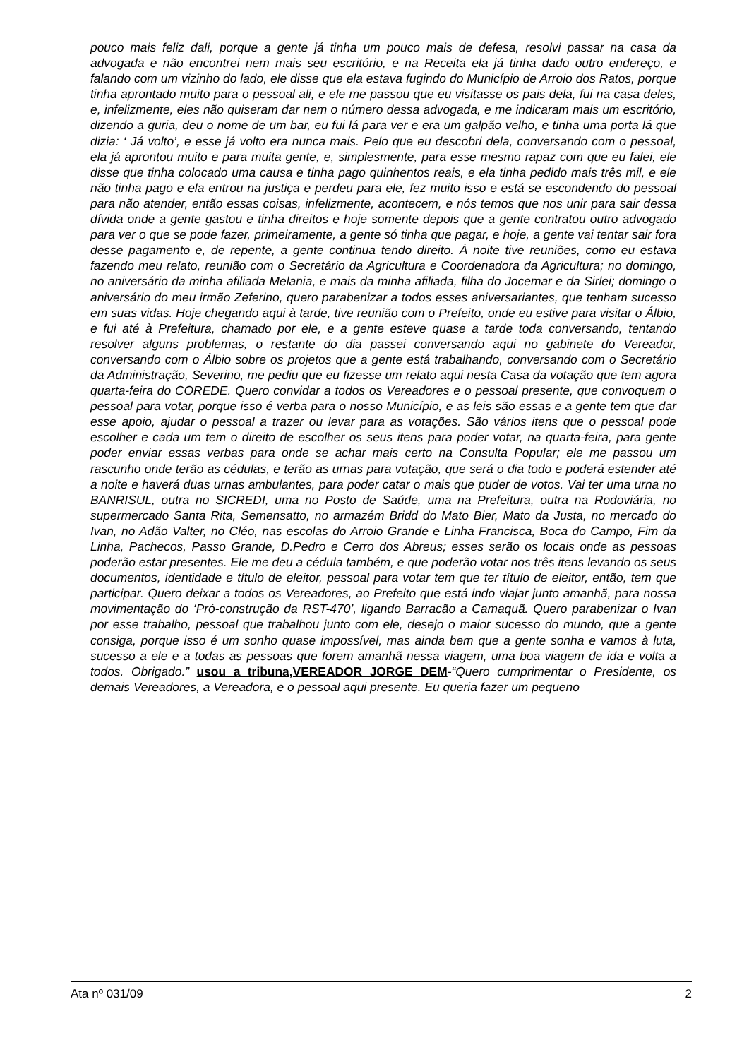pouco mais feliz dali, porque a gente já tinha um pouco mais de defesa, resolvi passar na casa da advogada e não encontrei nem mais seu escritório, e na Receita ela já tinha dado outro endereço, e falando com um vizinho do lado, ele disse que ela estava fugindo do Município de Arroio dos Ratos, porque tinha aprontado muito para o pessoal ali, e ele me passou que eu visitasse os pais dela, fui na casa deles, e, infelizmente, eles não quiseram dar nem o número dessa advogada, e me indicaram mais um escritório, dizendo a guria, deu o nome de um bar, eu fui lá para ver e era um galpão velho, e tinha uma porta lá que dizia: ‘ Já volto’, e esse já volto era nunca mais. Pelo que eu descobri dela, conversando com o pessoal, ela já aprontou muito e para muita gente, e, simplesmente, para esse mesmo rapaz com que eu falei, ele disse que tinha colocado uma causa e tinha pago quinhentos reais, e ela tinha pedido mais três mil, e ele não tinha pago e ela entrou na justiça e perdeu para ele, fez muito isso e está se escondendo do pessoal para não atender, então essas coisas, infelizmente, acontecem, e nós temos que nos unir para sair dessa dívida onde a gente gastou e tinha direitos e hoje somente depois que a gente contratou outro advogado para ver o que se pode fazer, primeiramente, a gente só tinha que pagar, e hoje, a gente vai tentar sair fora desse pagamento e, de repente, a gente continua tendo direito. À noite tive reuniões, como eu estava fazendo meu relato, reunião com o Secretário da Agricultura e Coordenadora da Agricultura; no domingo, no aniversário da minha afiliada Melania, e mais da minha afiliada, filha do Jocemar e da Sirlei; domingo o aniversário do meu irmão Zeferino, quero parabenizar a todos esses aniversariantes, que tenham sucesso em suas vidas. Hoje chegando aqui à tarde, tive reunião com o Prefeito, onde eu estive para visitar o Álbio, e fui até à Prefeitura, chamado por ele, e a gente esteve quase a tarde toda conversando, tentando resolver alguns problemas, o restante do dia passei conversando aqui no gabinete do Vereador, conversando com o Álbio sobre os projetos que a gente está trabalhando, conversando com o Secretário da Administração, Severino, me pediu que eu fizesse um relato aqui nesta Casa da votação que tem agora quarta-feira do COREDE. Quero convidar a todos os Vereadores e o pessoal presente, que convoquem o pessoal para votar, porque isso é verba para o nosso Município, e as leis são essas e a gente tem que dar esse apoio, ajudar o pessoal a trazer ou levar para as votações. São vários itens que o pessoal pode escolher e cada um tem o direito de escolher os seus itens para poder votar, na quarta-feira, para gente poder enviar essas verbas para onde se achar mais certo na Consulta Popular; ele me passou um rascunho onde terão as cédulas, e terão as urnas para votação, que será o dia todo e poderá estender até a noite e haverá duas urnas ambulantes, para poder catar o mais que puder de votos. Vai ter uma urna no BANRISUL, outra no SICREDI, uma no Posto de Saúde, uma na Prefeitura, outra na Rodoviária, no supermercado Santa Rita, Semensatto, no armazém Bridd do Mato Bier, Mato da Justa, no mercado do Ivan, no Adão Valter, no Cléo, nas escolas do Arroio Grande e Linha Francisca, Boca do Campo, Fim da Linha, Pachecos, Passo Grande, D.Pedro e Cerro dos Abreus; esses serão os locais onde as pessoas poderão estar presentes. Ele me deu a cédula também, e que poderão votar nos três itens levando os seus documentos, identidade e título de eleitor, pessoal para votar tem que ter título de eleitor, então, tem que participar. Quero deixar a todos os Vereadores, ao Prefeito que está indo viajar junto amanhã, para nossa movimentação do ‘Pró-construção da RST-470’, ligando Barracão a Camaquã. Quero parabenizar o Ivan por esse trabalho, pessoal que trabalhou junto com ele, desejo o maior sucesso do mundo, que a gente consiga, porque isso é um sonho quase impossível, mas ainda bem que a gente sonha e vamos à luta, sucesso a ele e a todas as pessoas que forem amanhã nessa viagem, uma boa viagem de ida e volta a todos. Obrigado.” usou a tribuna,VEREADOR JORGE DEM-“Quero cumprimentar o Presidente, os demais Vereadores, a Vereadora, e o pessoal aqui presente. Eu queria fazer um pequeno
Ata nº 031/09 2